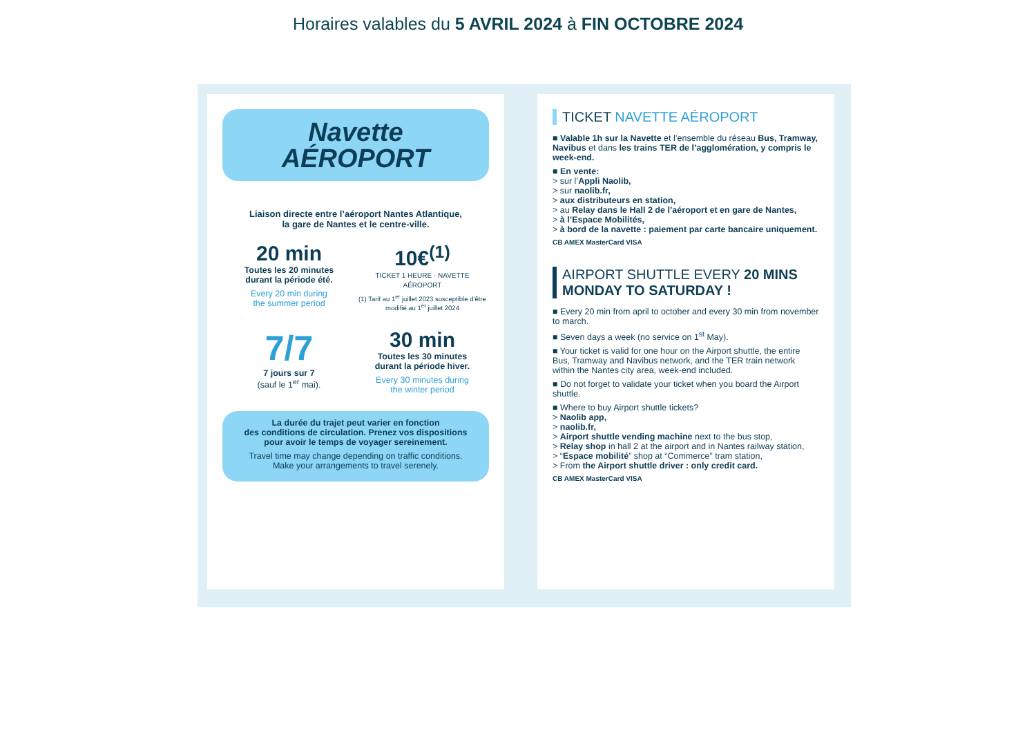Horaires valables du 5 AVRIL 2024 à FIN OCTOBRE 2024
Navette
AÉROPORT
Liaison directe entre l’aéroport Nantes Atlantique,
la gare de Nantes et le centre-ville.
20 min
Toutes les 20 minutes
durant la période été.
Every 20 min during
the summer period
10€<sup>(1)</sup>
TICKET 1 HEURE · NAVETTE AÉROPORT
(1) Tarif au 1<sup>er</sup> juillet 2023 susceptible d’être modifié au 1<sup>er</sup> juillet 2024
7/7
7 jours sur 7
(sauf le 1<sup>er</sup> mai).
30 min
Toutes les 30 minutes
durant la période hiver.
Every 30 minutes during
the winter period
La durée du trajet peut varier en fonction
des conditions de circulation. Prenez vos dispositions
pour avoir le temps de voyager sereinement.
Travel time may change depending on traffic conditions.
Make your arrangements to travel serenely.
TICKET NAVETTE AÉROPORT
■ Valable 1h sur la Navette et l’ensemble du réseau Bus, Tramway, Navibus et dans les trains TER de l’agglomération, y compris le week-end.
■ En vente:
> sur l’Appli Naolib,
> sur naolib.fr,
> aux distributeurs en station,
> au Relay dans le Hall 2 de l’aéroport et en gare de Nantes,
> à l’Espace Mobilités,
> à bord de la navette : paiement par carte bancaire uniquement.
CB AMEX MasterCard VISA
AIRPORT SHUTTLE EVERY 20 MINS
MONDAY TO SATURDAY !
■ Every 20 min from april to october and every 30 min from november to march.
■ Seven days a week (no service on 1<sup>st</sup> May).
■ Your ticket is valid for one hour on the Airport shuttle, the entire Bus, Tramway and Navibus network, and the TER train network within the Nantes city area, week-end included.
■ Do not forget to validate your ticket when you board the Airport shuttle.
■ Where to buy Airport shuttle tickets?
> Naolib app,
> naolib.fr,
> Airport shuttle vending machine next to the bus stop,
> Relay shop in hall 2 at the airport and in Nantes railway station,
> “Espace mobilité” shop at “Commerce” tram station,
> From the Airport shuttle driver : only credit card.
CB AMEX MasterCard VISA